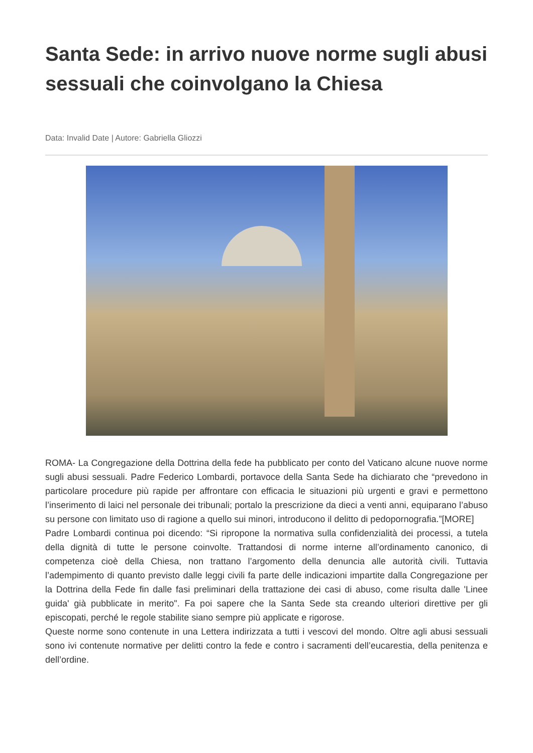Santa Sede: in arrivo nuove norme sugli abusi sessuali che coinvolgano la Chiesa
Data: Invalid Date | Autore: Gabriella Gliozzi
ROMA- La Congregazione della Dottrina della fede ha pubblicato per conto del Vaticano alcune nuove norme sugli abusi sessuali. Padre Federico Lombardi, portavoce della Santa Sede ha dichiarato che “prevedono in particolare procedure più rapide per affrontare con efficacia le situazioni più urgenti e gravi e permettono l’inserimento di laici nel personale dei tribunali; portalo la prescrizione da dieci a venti anni, equiparano l’abuso su persone con limitato uso di ragione a quello sui minori, introducono il delitto di pedopornografia.”[MORE]
Padre Lombardi continua poi dicendo: “Si ripropone la normativa sulla confidenzialità dei processi, a tutela della dignità di tutte le persone coinvolte. Trattandosi di norme interne all’ordinamento canonico, di competenza cioè della Chiesa, non trattano l’argomento della denuncia alle autorità civili. Tuttavia l’adempimento di quanto previsto dalle leggi civili fa parte delle indicazioni impartite dalla Congregazione per la Dottrina della Fede fin dalle fasi preliminari della trattazione dei casi di abuso, come risulta dalle 'Linee guida' già pubblicate in merito". Fa poi sapere che la Santa Sede sta creando ulteriori direttive per gli episcopati, perché le regole stabilite siano sempre più applicate e rigorose.
Queste norme sono contenute in una Lettera indirizzata a tutti i vescovi del mondo. Oltre agli abusi sessuali sono ivi contenute normative per delitti contro la fede e contro i sacramenti dell’eucarestia, della penitenza e dell’ordine.